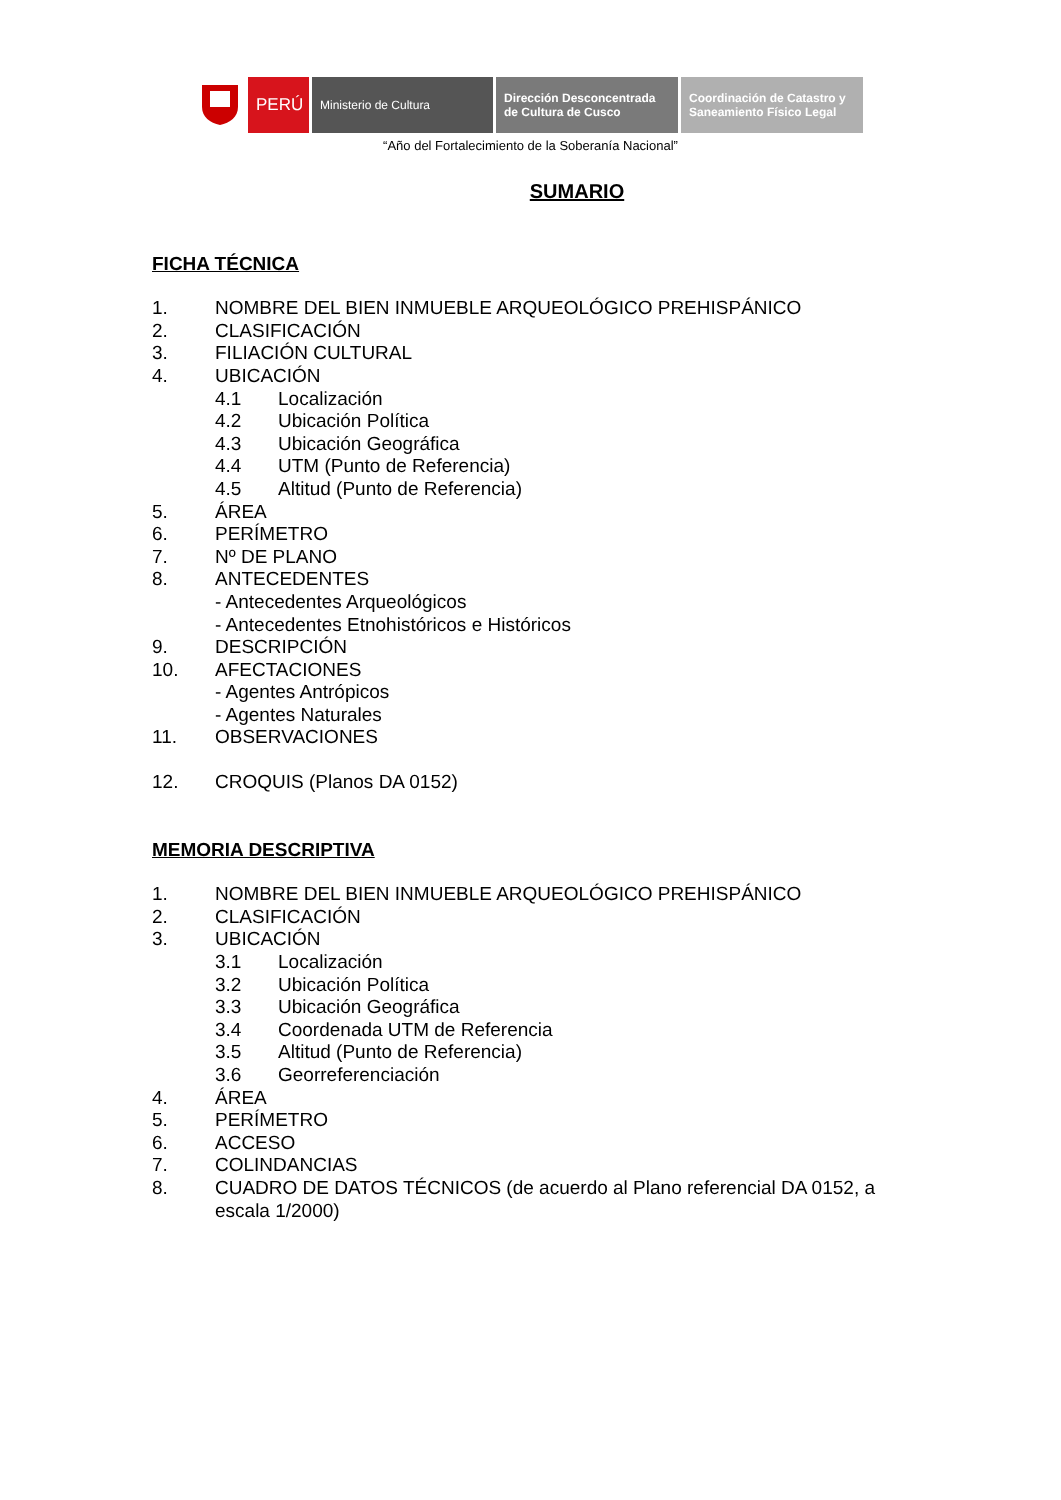PERÚ
Ministerio de Cultura Dirección Desconcentrada
de Cultura de Cusco
Coordinación de Catastro y
Saneamiento Físico Legal
“Año del Fortalecimiento de la Soberanía Nacional”
SUMARIO
FICHA TÉCNICA
1. NOMBRE DEL BIEN INMUEBLE ARQUEOLÓGICO PREHISPÁNICO
2. CLASIFICACIÓN
3. FILIACIÓN CULTURAL
4. UBICACIÓN
4.1 Localización
4.2 Ubicación Política
4.3 Ubicación Geográfica
4.4 UTM (Punto de Referencia)
4.5 Altitud (Punto de Referencia)
5. ÁREA
6. PERÍMETRO
7. Nº DE PLANO
8. ANTECEDENTES
- Antecedentes Arqueológicos
- Antecedentes Etnohistóricos e Históricos
9. DESCRIPCIÓN
10. AFECTACIONES
- Agentes Antrópicos
- Agentes Naturales
11. OBSERVACIONES
12. CROQUIS (Planos DA 0152)
MEMORIA DESCRIPTIVA
1. NOMBRE DEL BIEN INMUEBLE ARQUEOLÓGICO PREHISPÁNICO
2. CLASIFICACIÓN
3. UBICACIÓN
3.1 Localización
3.2 Ubicación Política
3.3 Ubicación Geográfica
3.4 Coordenada UTM de Referencia
3.5 Altitud (Punto de Referencia)
3.6 Georreferenciación
4. ÁREA
5. PERÍMETRO
6. ACCESO
7. COLINDANCIAS
8. CUADRO DE DATOS TÉCNICOS (de acuerdo al Plano referencial DA 0152, a escala 1/2000)